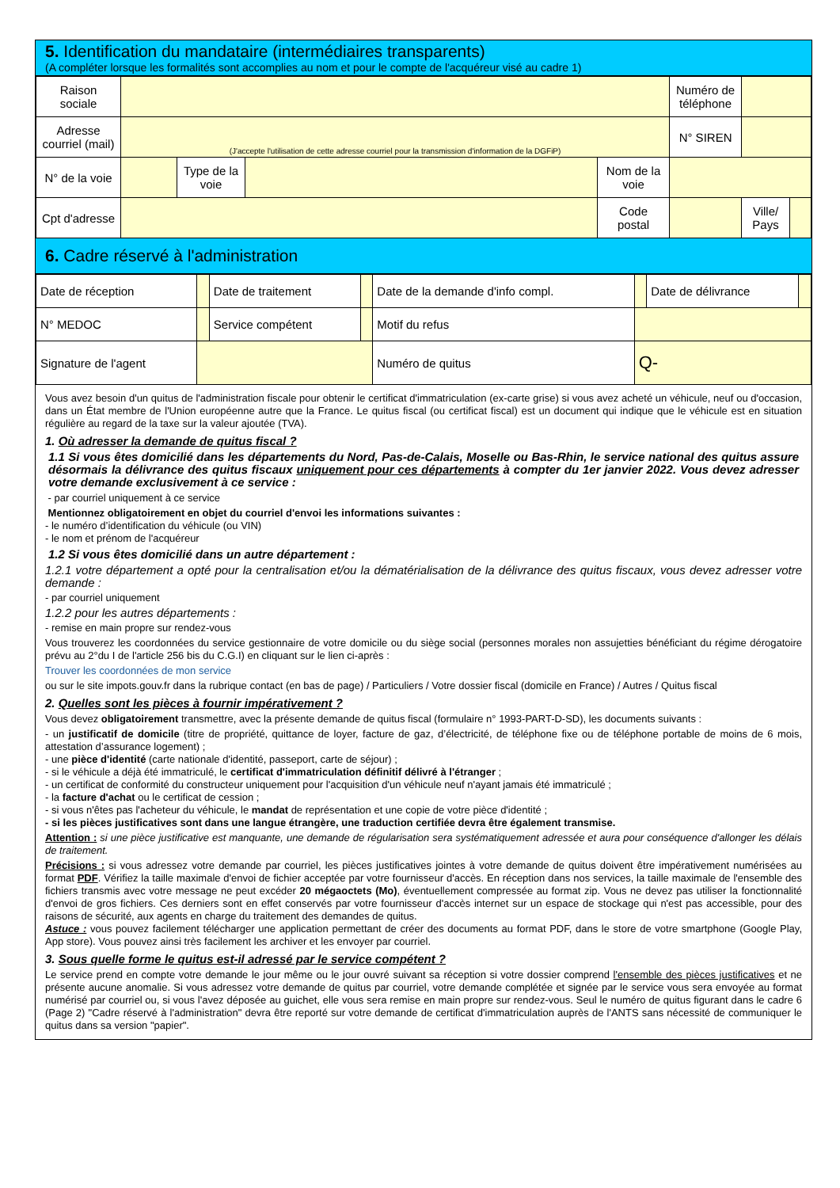5. Identification du mandataire (intermédiaires transparents)
(A compléter lorsque les formalités sont accomplies au nom et pour le compte de l'acquéreur visé au cadre 1)
| Raison sociale | | | | | Numéro de téléphone | | |
| Adresse courriel (mail) | (J'accepte l'utilisation de cette adresse courriel pour la transmission d'information de la DGFiP) | | | | N° SIREN | | |
| N° de la voie | | Type de la voie | | Nom de la voie | | | |
| Cpt d'adresse | | | | Code postal | | Ville/ Pays | |
6. Cadre réservé à l'administration
| Date de réception | | Date de traitement | | Date de la demande d'info compl. | | Date de délivrance | |
| N° MEDOC | | Service compétent | | Motif du refus | | | |
| Signature de l'agent | | | | Numéro de quitus | Q- | | |
Vous avez besoin d'un quitus de l'administration fiscale pour obtenir le certificat d'immatriculation (ex-carte grise) si vous avez acheté un véhicule, neuf ou d'occasion, dans un État membre de l'Union européenne autre que la France. Le quitus fiscal (ou certificat fiscal) est un document qui indique que le véhicule est en situation régulière au regard de la taxe sur la valeur ajoutée (TVA).
1. Où adresser la demande de quitus fiscal ?
1.1 Si vous êtes domicilié dans les départements du Nord, Pas-de-Calais, Moselle ou Bas-Rhin, le service national des quitus assure désormais la délivrance des quitus fiscaux uniquement pour ces départements à compter du 1er janvier 2022. Vous devez adresser votre demande exclusivement à ce service :
- par courriel uniquement à ce service
Mentionnez obligatoirement en objet du courriel d'envoi les informations suivantes :
- le numéro d’identification du véhicule (ou VIN)
- le nom et prénom de l'acquéreur
1.2 Si vous êtes domicilié dans un autre département :
1.2.1 votre département a opté pour la centralisation et/ou la dématérialisation de la délivrance des quitus fiscaux, vous devez adresser votre demande :
- par courriel uniquement
1.2.2 pour les autres départements :
- remise en main propre sur rendez-vous
Vous trouverez les coordonnées du service gestionnaire de votre domicile ou du siège social (personnes morales non assujetties bénéficiant du régime dérogatoire prévu au 2°du I de l'article 256 bis du C.G.I) en cliquant sur le lien ci-après :
Trouver les coordonnées de mon service
ou sur le site impots.gouv.fr dans la rubrique contact (en bas de page) / Particuliers / Votre dossier fiscal (domicile en France) / Autres / Quitus fiscal
2. Quelles sont les pièces à fournir impérativement ?
Vous devez obligatoirement transmettre, avec la présente demande de quitus fiscal (formulaire n° 1993-PART-D-SD), les documents suivants :
- un justificatif de domicile (titre de propriété, quittance de loyer, facture de gaz, d’électricité, de téléphone fixe ou de téléphone portable de moins de 6 mois, attestation d’assurance logement) ;
- une pièce d'identité (carte nationale d'identité, passeport, carte de séjour) ;
- si le véhicule a déjà été immatriculé, le certificat d'immatriculation définitif délivré à l'étranger ;
- un certificat de conformité du constructeur uniquement pour l'acquisition d'un véhicule neuf n'ayant jamais été immatriculé ;
- la facture d'achat ou le certificat de cession ;
- si vous n'êtes pas l'acheteur du véhicule, le mandat de représentation et une copie de votre pièce d'identité ;
- si les pièces justificatives sont dans une langue étrangère, une traduction certifiée devra être également transmise.
Attention : si une pièce justificative est manquante, une demande de régularisation sera systématiquement adressée et aura pour conséquence d'allonger les délais de traitement.
Précisions : si vous adressez votre demande par courriel, les pièces justificatives jointes à votre demande de quitus doivent être impérativement numérisées au format PDF. Vérifiez la taille maximale d'envoi de fichier acceptée par votre fournisseur d'accès. En réception dans nos services, la taille maximale de l'ensemble des fichiers transmis avec votre message ne peut excéder 20 mégaoctets (Mo), éventuellement compressée au format zip. Vous ne devez pas utiliser la fonctionnalité d'envoi de gros fichiers. Ces derniers sont en effet conservés par votre fournisseur d'accès internet sur un espace de stockage qui n'est pas accessible, pour des raisons de sécurité, aux agents en charge du traitement des demandes de quitus.
Astuce : vous pouvez facilement télécharger une application permettant de créer des documents au format PDF, dans le store de votre smartphone (Google Play, App store). Vous pouvez ainsi très facilement les archiver et les envoyer par courriel.
3. Sous quelle forme le quitus est-il adressé par le service compétent ?
Le service prend en compte votre demande le jour même ou le jour ouvré suivant sa réception si votre dossier comprend l'ensemble des pièces justificatives et ne présente aucune anomalie. Si vous adressez votre demande de quitus par courriel, votre demande complétée et signée par le service vous sera envoyée au format numérisé par courriel ou, si vous l'avez déposée au guichet, elle vous sera remise en main propre sur rendez-vous. Seul le numéro de quitus figurant dans le cadre 6 (Page 2) "Cadre réservé à l'administration" devra être reporté sur votre demande de certificat d'immatriculation auprès de l'ANTS sans nécessité de communiquer le quitus dans sa version "papier".